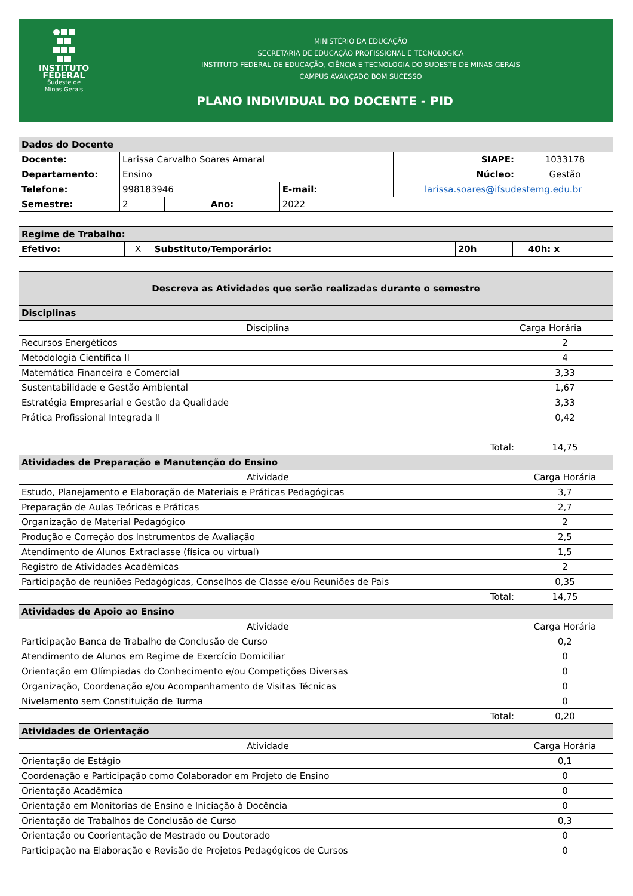INSTITUTO
FEDERAL
Sudeste de
Minas Gerais
MINISTÉRIO DA EDUCAÇÃO
SECRETARIA DE EDUCAÇÃO PROFISSIONAL E TECNOLOGICA
INSTITUTO FEDERAL DE EDUCAÇÃO, CIÊNCIA E TECNOLOGIA DO SUDESTE DE MINAS GERAIS
CAMPUS AVANÇADO BOM SUCESSO
PLANO INDIVIDUAL DO DOCENTE - PID
| Dados do Docente | | | | | | |
| Docente: | Larissa Carvalho Soares Amaral | | | | SIAPE: | 1033178 |
| Departamento: | Ensino | | | | Núcleo: | Gestão |
| Telefone: | 998183946 | | E-mail: | larissa.soares@ifsudestemg.edu.br | | |
| Semestre: | 2 | Ano: | 2022 | | | |
| Regime de Trabalho: | | | | | | |
| Efetivo: | X | Substituto/Temporário: | | 20h | | 40h: x |
| Descreva as Atividades que serão realizadas durante o semestre | |
| Disciplinas | |
| Disciplina | Carga Horária |
| Recursos Energéticos | 2 |
| Metodologia Científica II | 4 |
| Matemática Financeira e Comercial | 3,33 |
| Sustentabilidade e Gestão Ambiental | 1,67 |
| Estratégia Empresarial e Gestão da Qualidade | 3,33 |
| Prática Profissional Integrada II | 0,42 |
| Total: | 14,75 |
| Atividades de Preparação e Manutenção do Ensino | |
| Atividade | Carga Horária |
| Estudo, Planejamento e Elaboração de Materiais e Práticas Pedagógicas | 3,7 |
| Preparação de Aulas Teóricas e Práticas | 2,7 |
| Organização de Material Pedagógico | 2 |
| Produção e Correção dos Instrumentos de Avaliação | 2,5 |
| Atendimento de Alunos Extraclasse (física ou virtual) | 1,5 |
| Registro de Atividades Acadêmicas | 2 |
| Participação de reuniões Pedagógicas, Conselhos de Classe e/ou Reuniões de Pais | 0,35 |
| Total: | 14,75 |
| Atividades de Apoio ao Ensino | |
| Atividade | Carga Horária |
| Participação Banca de Trabalho de Conclusão de Curso | 0,2 |
| Atendimento de Alunos em Regime de Exercício Domiciliar | 0 |
| Orientação em Olímpiadas do Conhecimento e/ou Competições Diversas | 0 |
| Organização, Coordenação e/ou Acompanhamento de Visitas Técnicas | 0 |
| Nivelamento sem Constituição de Turma | 0 |
| Total: | 0,20 |
| Atividades de Orientação | |
| Atividade | Carga Horária |
| Orientação de Estágio | 0,1 |
| Coordenação e Participação como Colaborador em Projeto de Ensino | 0 |
| Orientação Acadêmica | 0 |
| Orientação em Monitorias de Ensino e Iniciação à Docência | 0 |
| Orientação de Trabalhos de Conclusão de Curso | 0,3 |
| Orientação ou Coorientação de Mestrado ou Doutorado | 0 |
| Participação na Elaboração e Revisão de Projetos Pedagógicos de Cursos | 0 |